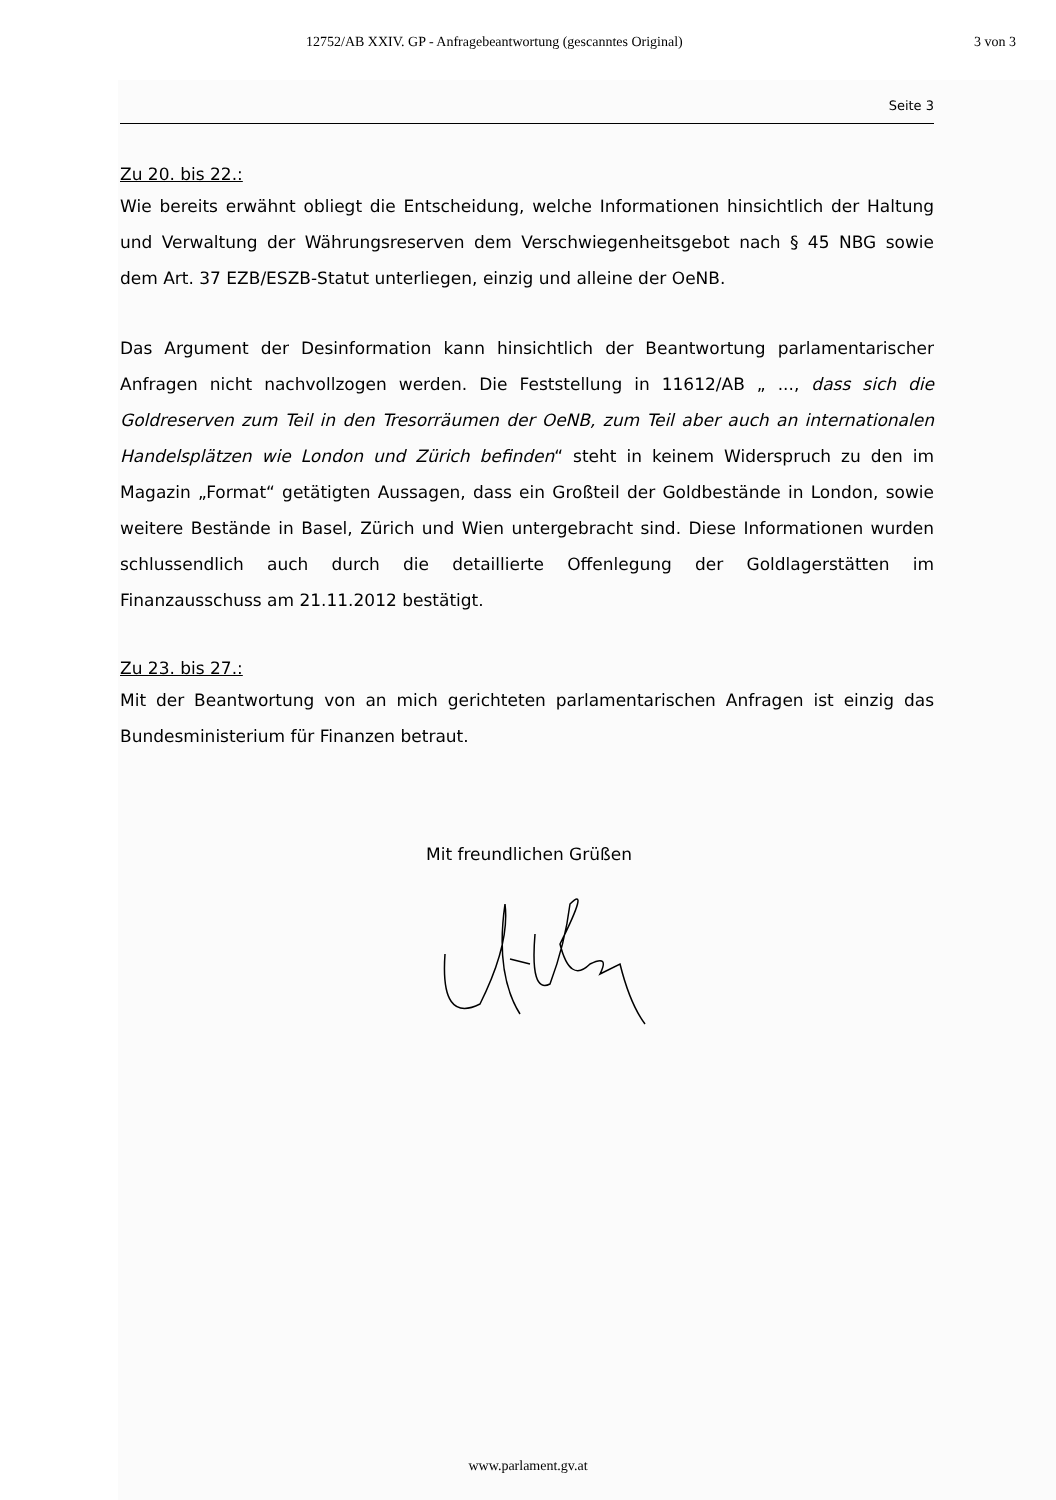12752/AB XXIV. GP - Anfragebeantwortung (gescanntes Original) 3 von 3
Seite 3
Zu 20. bis 22.:
Wie bereits erwähnt obliegt die Entscheidung, welche Informationen hinsichtlich der Haltung und Verwaltung der Währungsreserven dem Verschwiegenheitsgebot nach § 45 NBG sowie dem Art. 37 EZB/ESZB-Statut unterliegen, einzig und alleine der OeNB.
Das Argument der Desinformation kann hinsichtlich der Beantwortung parlamentarischer Anfragen nicht nachvollzogen werden. Die Feststellung in 11612/AB „ ..., dass sich die Goldreserven zum Teil in den Tresorräumen der OeNB, zum Teil aber auch an internationalen Handelsplätzen wie London und Zürich befinden“ steht in keinem Widerspruch zu den im Magazin „Format“ getätigten Aussagen, dass ein Großteil der Goldbestände in London, sowie weitere Bestände in Basel, Zürich und Wien untergebracht sind. Diese Informationen wurden schlussendlich auch durch die detaillierte Offenlegung der Goldlagerstätten im Finanzausschuss am 21.11.2012 bestätigt.
Zu 23. bis 27.:
Mit der Beantwortung von an mich gerichteten parlamentarischen Anfragen ist einzig das Bundesministerium für Finanzen betraut.
Mit freundlichen Grüßen
www.parlament.gv.at